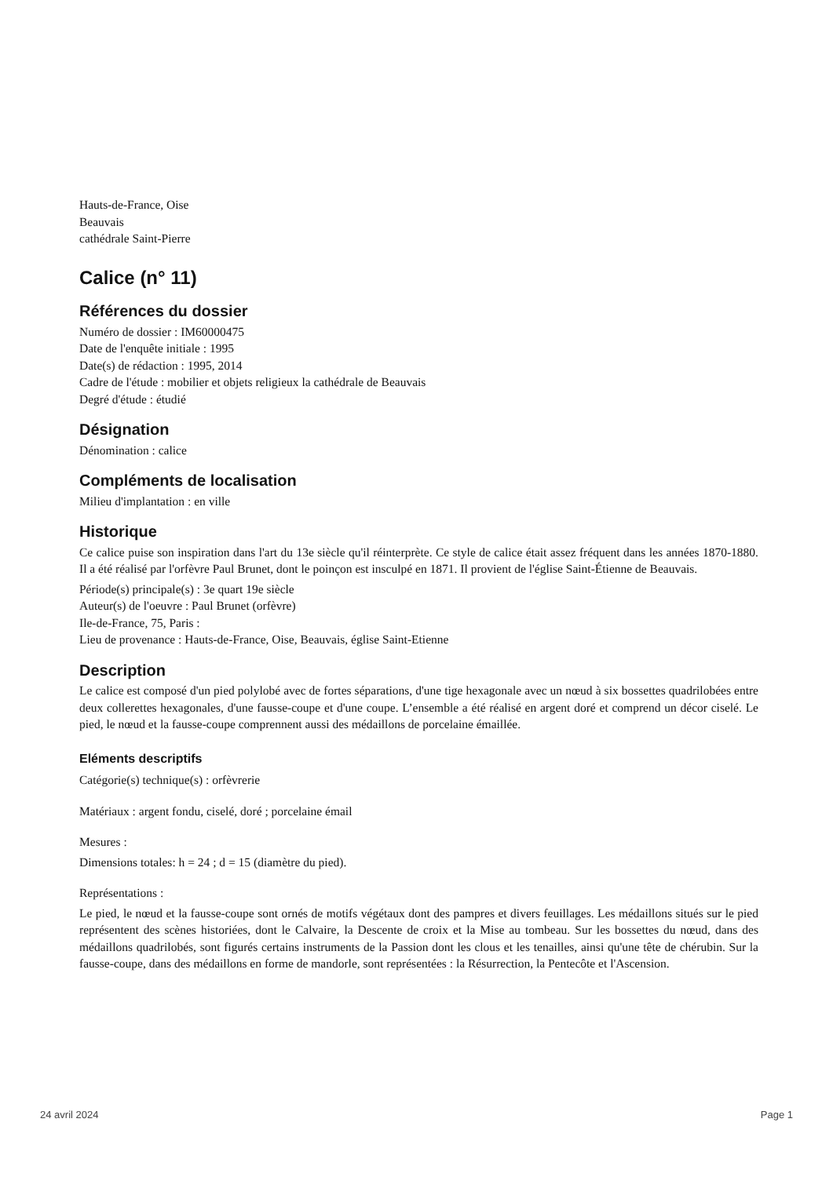Hauts-de-France, Oise
Beauvais
cathédrale Saint-Pierre
Calice (n° 11)
Références du dossier
Numéro de dossier : IM60000475
Date de l'enquête initiale : 1995
Date(s) de rédaction : 1995, 2014
Cadre de l'étude : mobilier et objets religieux la cathédrale de Beauvais
Degré d'étude : étudié
Désignation
Dénomination : calice
Compléments de localisation
Milieu d'implantation : en ville
Historique
Ce calice puise son inspiration dans l'art du 13e siècle qu'il réinterprète. Ce style de calice était assez fréquent dans les années 1870-1880. Il a été réalisé par l'orfèvre Paul Brunet, dont le poinçon est insculpé en 1871. Il provient de l'église Saint-Étienne de Beauvais.
Période(s) principale(s) : 3e quart 19e siècle
Auteur(s) de l'oeuvre : Paul Brunet (orfèvre)
Ile-de-France, 75, Paris :
Lieu de provenance : Hauts-de-France, Oise, Beauvais, église Saint-Etienne
Description
Le calice est composé d'un pied polylobé avec de fortes séparations, d'une tige hexagonale avec un nœud à six bossettes quadrilobées entre deux collerettes hexagonales, d'une fausse-coupe et d'une coupe. L’ensemble a été réalisé en argent doré et comprend un décor ciselé. Le pied, le nœud et la fausse-coupe comprennent aussi des médaillons de porcelaine émaillée.
Eléments descriptifs
Catégorie(s) technique(s) : orfèvrerie
Matériaux : argent fondu, ciselé, doré ; porcelaine émail
Mesures :
Dimensions totales: h = 24 ; d = 15 (diamètre du pied).
Représentations :
Le pied, le nœud et la fausse-coupe sont ornés de motifs végétaux dont des pampres et divers feuillages. Les médaillons situés sur le pied représentent des scènes historiées, dont le Calvaire, la Descente de croix et la Mise au tombeau. Sur les bossettes du nœud, dans des médaillons quadrilobés, sont figurés certains instruments de la Passion dont les clous et les tenailles, ainsi qu'une tête de chérubin. Sur la fausse-coupe, dans des médaillons en forme de mandorle, sont représentées : la Résurrection, la Pentecôte et l'Ascension.
24 avril 2024 Page 1